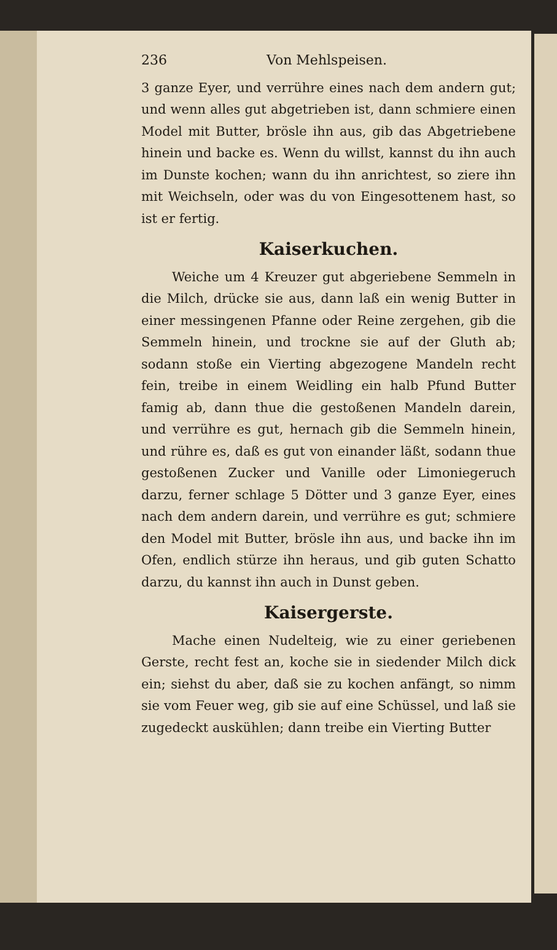236 Von Mehlspeisen.
3 ganze Eyer, und verrühre eines nach dem andern gut; und wenn alles gut abgetrieben ist, dann schmiere einen Model mit Butter, brösle ihn aus, gib das Abgetriebene hinein und backe es. Wenn du willst, kannst du ihn auch im Dunste kochen; wann du ihn anrichtest, so ziere ihn mit Weichseln, oder was du von Eingesottenem hast, so ist er fertig.
Kaiserkuchen.
Weiche um 4 Kreuzer gut abgeriebene Semmeln in die Milch, drücke sie aus, dann laß ein wenig Butter in einer messingenen Pfanne oder Reine zergehen, gib die Semmeln hinein, und trockne sie auf der Gluth ab; sodann stoße ein Vierting abgezogene Mandeln recht fein, treibe in einem Weidling ein halb Pfund Butter famig ab, dann thue die gestoßenen Mandeln darein, und verrühre es gut, hernach gib die Semmeln hinein, und rühre es, daß es gut von einander läßt, sodann thue gestoßenen Zucker und Vanille oder Limoniegeruch darzu, ferner schlage 5 Dötter und 3 ganze Eyer, eines nach dem andern darein, und verrühre es gut; schmiere den Model mit Butter, brösle ihn aus, und backe ihn im Ofen, endlich stürze ihn heraus, und gib guten Schatto darzu, du kannst ihn auch in Dunst geben.
Kaisergerste.
Mache einen Nudelteig, wie zu einer geriebenen Gerste, recht fest an, koche sie in siedender Milch dick ein; siehst du aber, daß sie zu kochen anfängt, so nimm sie vom Feuer weg, gib sie auf eine Schüssel, und laß sie zugedeckt auskühlen; dann treibe ein Vierting Butter